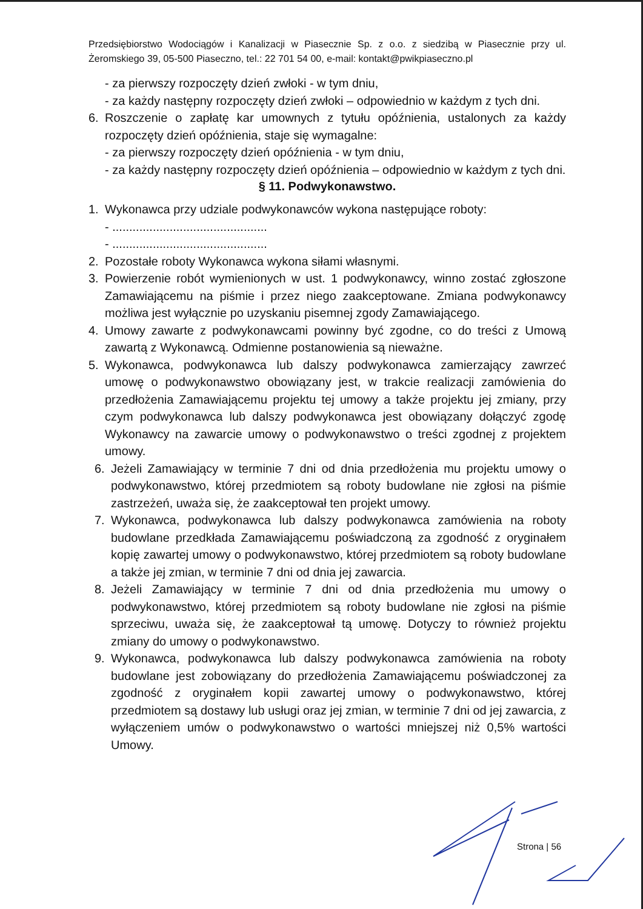Przedsiębiorstwo Wodociągów i Kanalizacji w Piasecznie Sp. z o.o. z siedzibą w Piasecznie przy ul. Żeromskiego 39, 05-500 Piaseczno, tel.: 22 701 54 00, e-mail: kontakt@pwikpiaseczno.pl
- za pierwszy rozpoczęty dzień zwłoki - w tym dniu,
- za każdy następny rozpoczęty dzień zwłoki – odpowiednio w każdym z tych dni.
6. Roszczenie o zapłatę kar umownych z tytułu opóźnienia, ustalonych za każdy rozpoczęty dzień opóźnienia, staje się wymagalne:
- za pierwszy rozpoczęty dzień opóźnienia - w tym dniu,
- za każdy następny rozpoczęty dzień opóźnienia – odpowiednio w każdym z tych dni.
§ 11. Podwykonawstwo.
1. Wykonawca przy udziale podwykonawców wykona następujące roboty:
- ..............................................
- ..............................................
2. Pozostałe roboty Wykonawca wykona siłami własnymi.
3. Powierzenie robót wymienionych w ust. 1 podwykonawcy, winno zostać zgłoszone Zamawiającemu na piśmie i przez niego zaakceptowane. Zmiana podwykonawcy możliwa jest wyłącznie po uzyskaniu pisemnej zgody Zamawiającego.
4. Umowy zawarte z podwykonawcami powinny być zgodne, co do treści z Umową zawartą z Wykonawcą. Odmienne postanowienia są nieważne.
5. Wykonawca, podwykonawca lub dalszy podwykonawca zamierzający zawrzeć umowę o podwykonawstwo obowiązany jest, w trakcie realizacji zamówienia do przedłożenia Zamawiającemu projektu tej umowy a także projektu jej zmiany, przy czym podwykonawca lub dalszy podwykonawca jest obowiązany dołączyć zgodę Wykonawcy na zawarcie umowy o podwykonawstwo o treści zgodnej z projektem umowy.
6. Jeżeli Zamawiający w terminie 7 dni od dnia przedłożenia mu projektu umowy o podwykonawstwo, której przedmiotem są roboty budowlane nie zgłosi na piśmie zastrzeżeń, uważa się, że zaakceptował ten projekt umowy.
7. Wykonawca, podwykonawca lub dalszy podwykonawca zamówienia na roboty budowlane przedkłada Zamawiającemu poświadczoną za zgodność z oryginałem kopię zawartej umowy o podwykonawstwo, której przedmiotem są roboty budowlane a także jej zmian, w terminie 7 dni od dnia jej zawarcia.
8. Jeżeli Zamawiający w terminie 7 dni od dnia przedłożenia mu umowy o podwykonawstwo, której przedmiotem są roboty budowlane nie zgłosi na piśmie sprzeciwu, uważa się, że zaakceptował tą umowę. Dotyczy to również projektu zmiany do umowy o podwykonawstwo.
9. Wykonawca, podwykonawca lub dalszy podwykonawca zamówienia na roboty budowlane jest zobowiązany do przedłożenia Zamawiającemu poświadczonej za zgodność z oryginałem kopii zawartej umowy o podwykonawstwo, której przedmiotem są dostawy lub usługi oraz jej zmian, w terminie 7 dni od jej zawarcia, z wyłączeniem umów o podwykonawstwo o wartości mniejszej niż 0,5% wartości Umowy.
Strona | 56